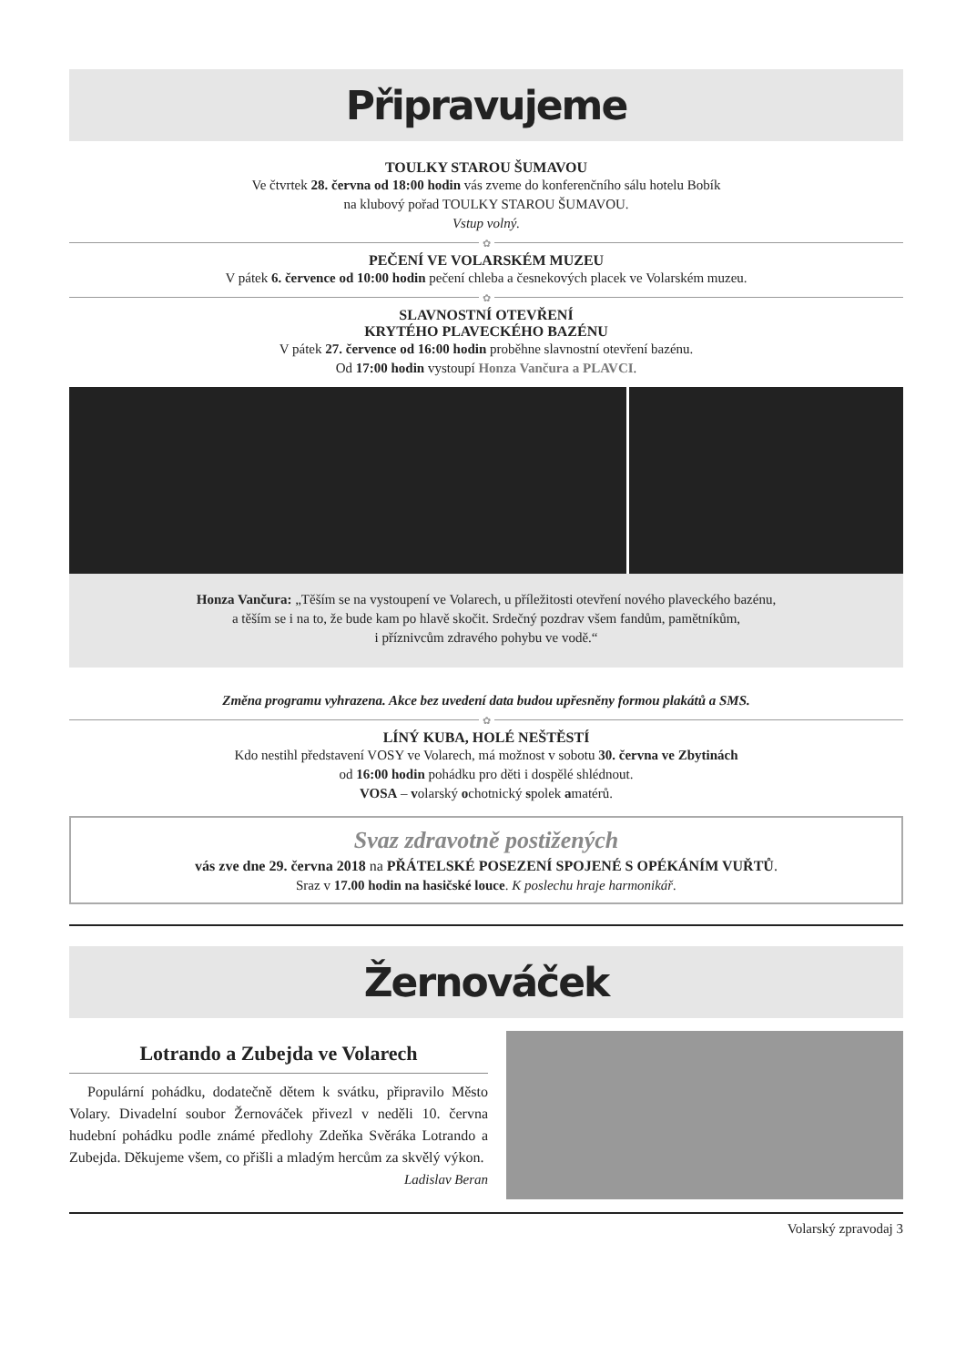Připravujeme
TOULKY STAROU ŠUMAVOU
Ve čtvrtek 28. června od 18:00 hodin vás zveme do konferenčního sálu hotelu Bobík
na klubový pořad TOULKY STAROU ŠUMAVOU.
Vstup volný.
✿
PEČENÍ VE VOLARSKÉM MUZEU
V pátek 6. července od 10:00 hodin pečení chleba a česnekových placek ve Volarském muzeu.
✿
SLAVNOSTNÍ OTEVŘENÍ
KRYTÉHO PLAVECKÉHO BAZÉNU
V pátek 27. července od 16:00 hodin proběhne slavnostní otevření bazénu.
Od 17:00 hodin vystoupí Honza Vančura a PLAVCI.
Honza Vančura: „Těším se na vystoupení ve Volarech, u příležitosti otevření nového plaveckého bazénu,
a těším se i na to, že bude kam po hlavě skočit. Srdečný pozdrav všem fandům, pamětníkům,
i příznivcům zdravého pohybu ve vodě.“
Změna programu vyhrazena. Akce bez uvedení data budou upřesněny formou plakátů a SMS.
✿
LÍNÝ KUBA, HOLÉ NEŠTĚSTÍ
Kdo nestihl představení VOSY ve Volarech, má možnost v sobotu 30. června ve Zbytinách
od 16:00 hodin pohádku pro děti i dospělé shlédnout.
VOSA – volarský ochotnický spolek amatérů.
Svaz zdravotně postižených
vás zve dne 29. června 2018 na PŘÁTELSKÉ POSEZENÍ SPOJENÉ S OPÉKÁNÍM VUŘTŮ.
Sraz v 17.00 hodin na hasičské louce. K poslechu hraje harmonikář.
Žernováček
Lotrando a Zubejda ve Volarech
Populární pohádku, dodatečně dětem k svátku, připravilo Město Volary. Divadelní soubor Žernováček přivezl v neděli 10. června hudební pohádku podle známé předlohy Zdeňka Svěráka Lotrando a Zubejda. Děkujeme všem, co přišli a mladým hercům za skvělý výkon.
Ladislav Beran
Volarský zpravodaj 3